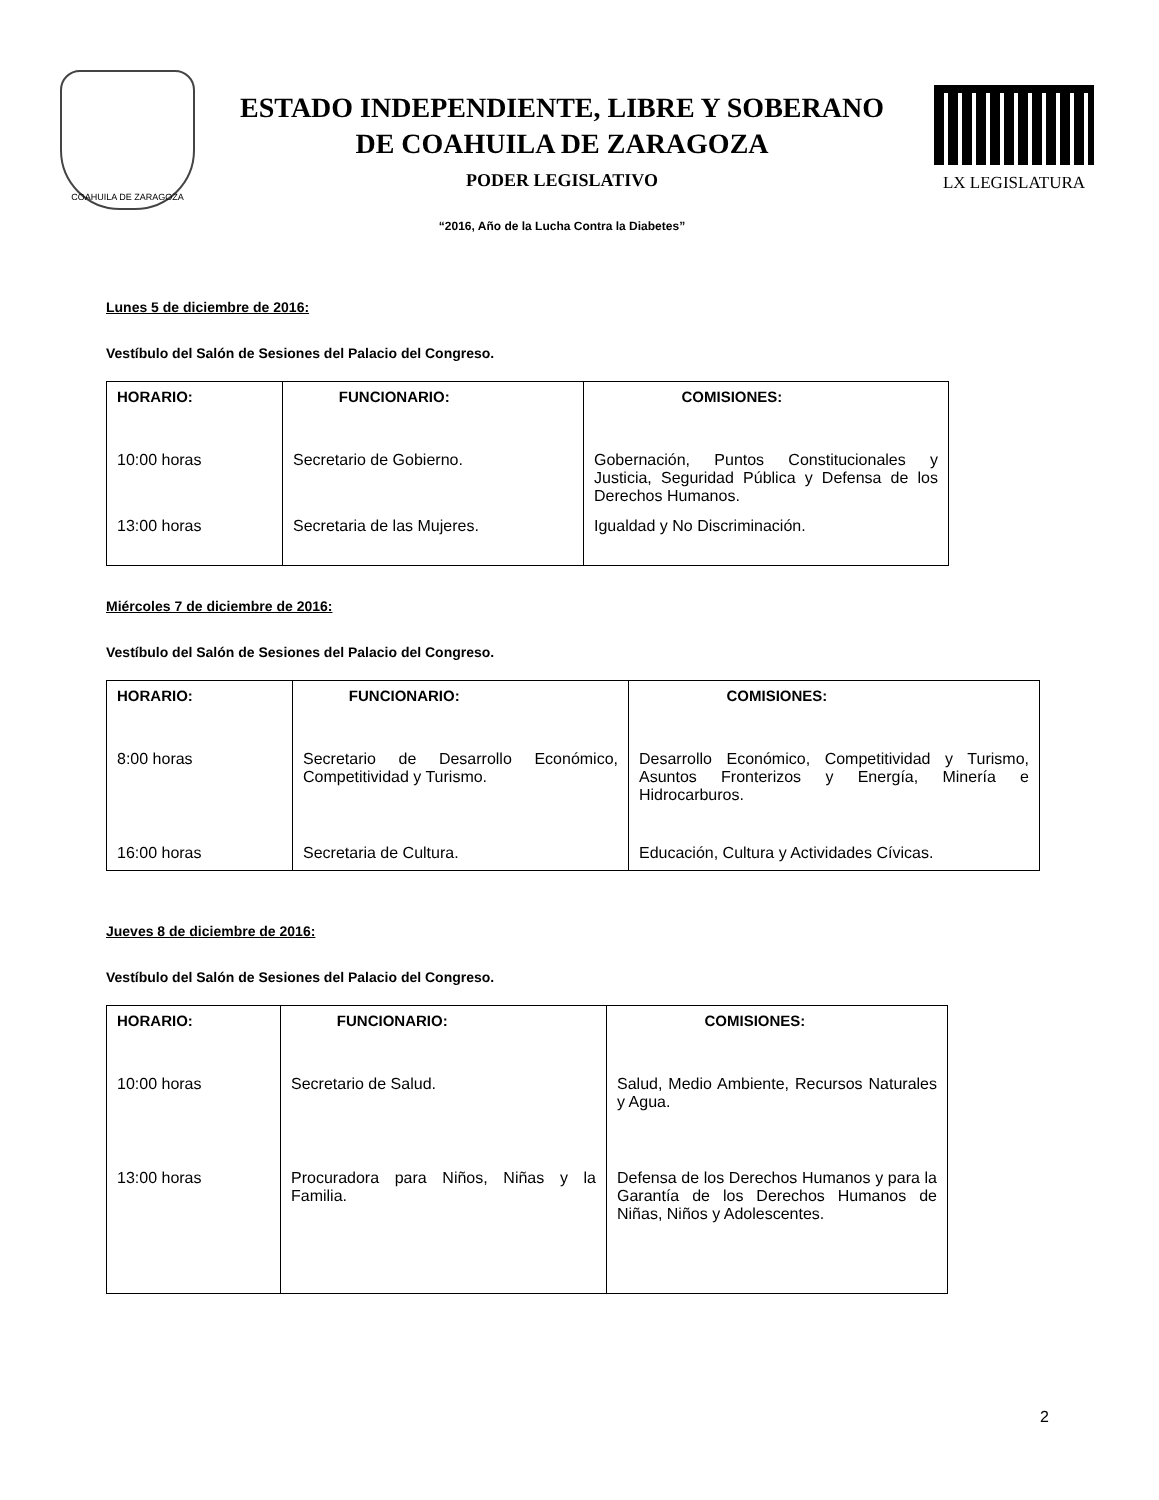COAHUILA DE ZARAGOZA
ESTADO INDEPENDIENTE, LIBRE Y SOBERANO
DE COAHUILA DE ZARAGOZA
PODER LEGISLATIVO
“2016, Año de la Lucha Contra la Diabetes”
LX LEGISLATURA
Lunes 5 de diciembre de 2016:
Vestíbulo del Salón de Sesiones del Palacio del Congreso.
| HORARIO: | FUNCIONARIO: | COMISIONES: |
| --- | --- | --- |
| 10:00 horas | Secretario de Gobierno. | Gobernación, Puntos Constitucionales y Justicia, Seguridad Pública y Defensa de los Derechos Humanos. |
| 13:00 horas | Secretaria de las Mujeres. | Igualdad y No Discriminación. |
Miércoles 7 de diciembre de 2016:
Vestíbulo del Salón de Sesiones del Palacio del Congreso.
| HORARIO: | FUNCIONARIO: | COMISIONES: |
| --- | --- | --- |
| 8:00 horas | Secretario de Desarrollo Económico, Competitividad y Turismo. | Desarrollo Económico, Competitividad y Turismo, Asuntos Fronterizos y Energía, Minería e Hidrocarburos. |
| 16:00 horas | Secretaria de Cultura. | Educación, Cultura y Actividades Cívicas. |
Jueves 8 de diciembre de 2016:
Vestíbulo del Salón de Sesiones del Palacio del Congreso.
| HORARIO: | FUNCIONARIO: | COMISIONES: |
| --- | --- | --- |
| 10:00 horas | Secretario de Salud. | Salud, Medio Ambiente, Recursos Naturales y Agua. |
| 13:00 horas | Procuradora para Niños, Niñas y la Familia. | Defensa de los Derechos Humanos y para la Garantía de los Derechos Humanos de Niñas, Niños y Adolescentes. |
2